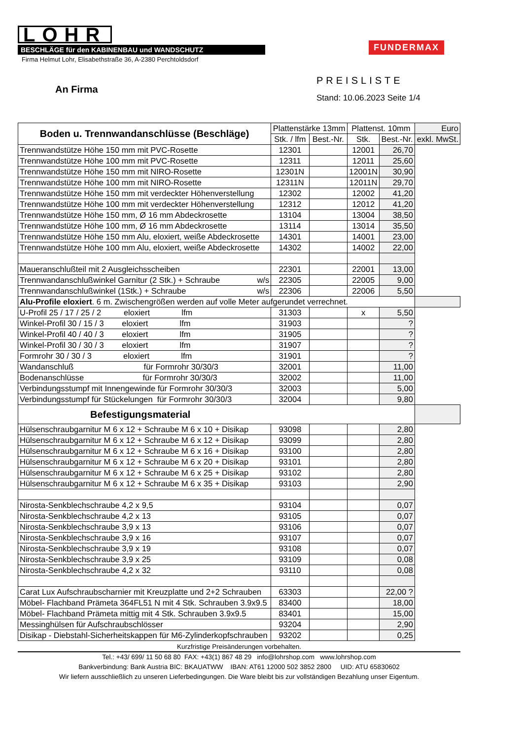LOHR
BESCHLÄGE für den KABINENBAU und WANDSCHUTZ
Firma Helmut Lohr, Elisabethstraße 36, A-2380 Perchtoldsdorf
FUNDERMAX
An Firma
PREISLISTE
Stand: 10.06.2023 Seite 1/4
| Boden u. Trennwandanschlüsse (Beschläge) | Plattenstärke 13mm | | Plattenst. 10mm | | Euro |
| --- | --- | --- | --- | --- | --- |
| | Stk. / lfm | Best.-Nr. | Stk. | Best.-Nr. | exkl. MwSt. |
| Trennwandstütze Höhe 150 mm mit PVC-Rosette | 12301 | | 12001 | 26,70 | |
| Trennwandstütze Höhe 100 mm mit PVC-Rosette | 12311 | | 12011 | 25,60 | |
| Trennwandstütze Höhe 150 mm mit NIRO-Rosette | 12301N | | 12001N | 30,90 | |
| Trennwandstütze Höhe 100 mm mit NIRO-Rosette | 12311N | | 12011N | 29,70 | |
| Trennwandstütze Höhe 150 mm mit verdeckter Höhenverstellung | 12302 | | 12002 | 41,20 | |
| Trennwandstütze Höhe 100 mm mit verdeckter Höhenverstellung | 12312 | | 12012 | 41,20 | |
| Trennwandstütze Höhe 150 mm, Ø 16 mm Abdeckrosette | 13104 | | 13004 | 38,50 | |
| Trennwandstütze Höhe 100 mm, Ø 16 mm Abdeckrosette | 13114 | | 13014 | 35,50 | |
| Trennwandstütze Höhe 150 mm Alu, eloxiert, weiße Abdeckrosette | 14301 | | 14001 | 23,00 | |
| Trennwandstütze Höhe 100 mm Alu, eloxiert, weiße Abdeckrosette | 14302 | | 14002 | 22,00 | |
| Maueranschlußteil mit 2 Ausgleichsscheiben | 22301 | | 22001 | 13,00 | |
| Trennwandanschlußwinkel Garnitur (2 Stk.) + Schraube w/s | 22305 | | 22005 | 9,00 | |
| Trennwandanschlußwinkel (1Stk.) + Schraube w/s | 22306 | | 22006 | 5,50 | |
| Alu-Profile eloxiert . 6 m. Zwischengrößen werden auf volle Meter aufgerundet verrechnet. | | | | | |
| U-Profil 25 / 17 / 25 / 2 eloxiert lfm | 31303 | | x | 5,50 | |
| Winkel-Profil 30 / 15 / 3 eloxiert lfm | 31903 | | | ? | |
| Winkel-Profil 40 / 40 / 3 eloxiert lfm | 31905 | | | ? | |
| Winkel-Profil 30 / 30 / 3 eloxiert lfm | 31907 | | | ? | |
| Formrohr 30 / 30 / 3 eloxiert lfm | 31901 | | | ? | |
| Wandanschluß für Formrohr 30/30/3 | 32001 | | | 11,00 | |
| Bodenanschlüsse für Formrohr 30/30/3 | 32002 | | | 11,00 | |
| Verbindungsstumpf mit Innengewinde für Formrohr 30/30/3 | 32003 | | | 5,00 | |
| Verbindungsstumpf für Stückelungen für Formrohr 30/30/3 | 32004 | | | 9,80 | |
| Befestigungsmaterial | | | | | |
| Hülsenschraubgarnitur M 6 x 12 + Schraube M 6 x 10 + Disikap | 93098 | | | 2,80 | |
| Hülsenschraubgarnitur M 6 x 12 + Schraube M 6 x 12 + Disikap | 93099 | | | 2,80 | |
| Hülsenschraubgarnitur M 6 x 12 + Schraube M 6 x 16 + Disikap | 93100 | | | 2,80 | |
| Hülsenschraubgarnitur M 6 x 12 + Schraube M 6 x 20 + Disikap | 93101 | | | 2,80 | |
| Hülsenschraubgarnitur M 6 x 12 + Schraube M 6 x 25 + Disikap | 93102 | | | 2,80 | |
| Hülsenschraubgarnitur M 6 x 12 + Schraube M 6 x 35 + Disikap | 93103 | | | 2,90 | |
| Nirosta-Senkblechschraube 4,2 x 9,5 | 93104 | | | 0,07 | |
| Nirosta-Senkblechschraube 4,2 x 13 | 93105 | | | 0,07 | |
| Nirosta-Senkblechschraube 3,9 x 13 | 93106 | | | 0,07 | |
| Nirosta-Senkblechschraube 3,9 x 16 | 93107 | | | 0,07 | |
| Nirosta-Senkblechschraube 3,9 x 19 | 93108 | | | 0,07 | |
| Nirosta-Senkblechschraube 3,9 x 25 | 93109 | | | 0,08 | |
| Nirosta-Senkblechschraube 4,2 x 32 | 93110 | | | 0,08 | |
| Carat Lux Aufschraubscharnier mit Kreuzplatte und 2+2 Schrauben | 63303 | | | 22,00 ? | |
| Möbel- Flachband Prämeta 364FL51 N mit 4 Stk. Schrauben 3.9x9.5 | 83400 | | | 18,00 | |
| Möbel- Flachband Prämeta mittig mit 4 Stk. Schrauben 3.9x9.5 | 83401 | | | 15,00 | |
| Messinghülsen für Aufschraubschlösser | 93204 | | | 2,90 | |
| Disikap - Diebstahl-Sicherheitskappen für M6-Zylinderkopfschrauben | 93202 | | | 0,25 | |
Kurzfristige Preisänderungen vorbehalten.
Tel.: +43/ 699/ 11 50 68 80 FAX: +43(1) 867 48 29 info@lohrshop.com www.lohrshop.com
Bankverbindung: Bank Austria BIC: BKAUATWW IBAN: AT61 12000 502 3852 2800 UID: ATU 65830602
Wir liefern ausschließlich zu unseren Lieferbedingungen. Die Ware bleibt bis zur vollständigen Bezahlung unser Eigentum.